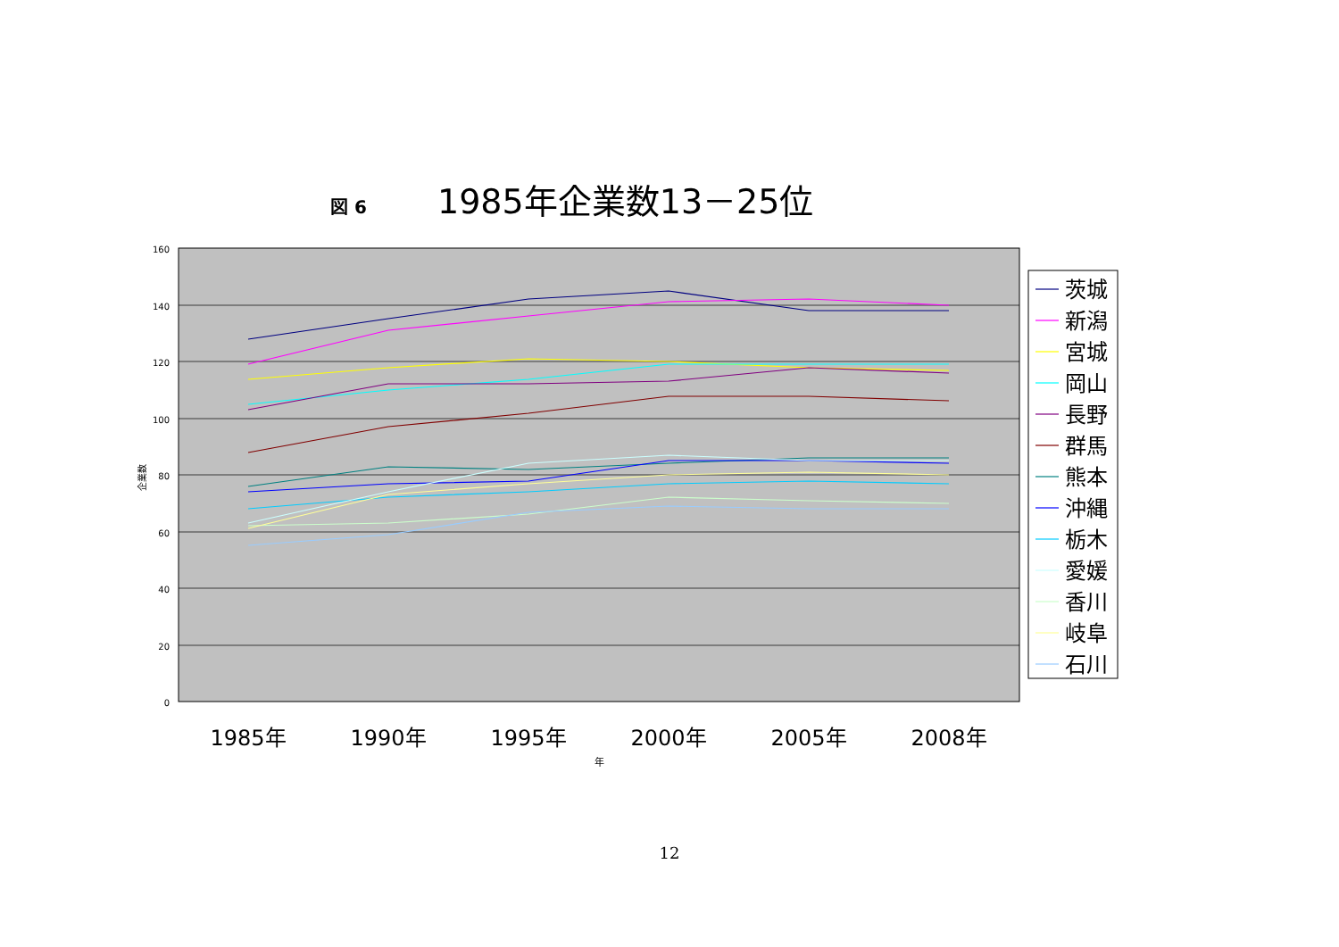図 6 1985年企業数13－25位
160
140
120
100
80
60
40
20
0
企業数
1985年
1990年
1995年
2000年
2005年
2008年
年
茨城
新潟
宮城
岡山
長野
群馬
熊本
沖縄
栃木
愛媛
香川
岐阜
石川
12